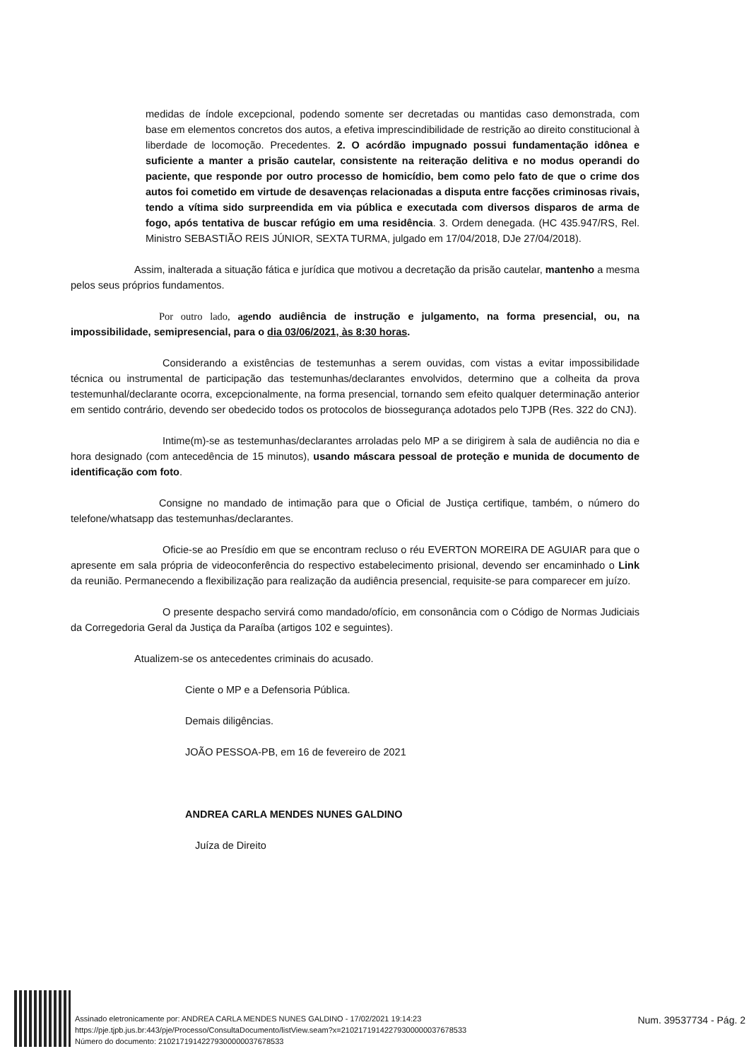medidas de índole excepcional, podendo somente ser decretadas ou mantidas caso demonstrada, com base em elementos concretos dos autos, a efetiva imprescindibilidade de restrição ao direito constitucional à liberdade de locomoção. Precedentes. 2. O acórdão impugnado possui fundamentação idônea e suficiente a manter a prisão cautelar, consistente na reiteração delitiva e no modus operandi do paciente, que responde por outro processo de homicídio, bem como pelo fato de que o crime dos autos foi cometido em virtude de desavenças relacionadas a disputa entre facções criminosas rivais, tendo a vítima sido surpreendida em via pública e executada com diversos disparos de arma de fogo, após tentativa de buscar refúgio em uma residência. 3. Ordem denegada. (HC 435.947/RS, Rel. Ministro SEBASTIÃO REIS JÚNIOR, SEXTA TURMA, julgado em 17/04/2018, DJe 27/04/2018).
Assim, inalterada a situação fática e jurídica que motivou a decretação da prisão cautelar, mantenho a mesma pelos seus próprios fundamentos.
Por outro lado, age ndo audiência de instrução e julgamento, na forma presencial, ou, na impossibilidade, semipresencial, para o dia 03/06/2021, às 8:30 horas.
Considerando a existências de testemunhas a serem ouvidas, com vistas a evitar impossibilidade técnica ou instrumental de participação das testemunhas/declarantes envolvidos, determino que a colheita da prova testemunhal/declarante ocorra, excepcionalmente, na forma presencial, tornando sem efeito qualquer determinação anterior em sentido contrário, devendo ser obedecido todos os protocolos de biossegurança adotados pelo TJPB (Res. 322 do CNJ).
Intime(m)-se as testemunhas/declarantes arroladas pelo MP a se dirigirem à sala de audiência no dia e hora designado (com antecedência de 15 minutos), usando máscara pessoal de proteção e munida de documento de identificação com foto.
Consigne no mandado de intimação para que o Oficial de Justiça certifique, também, o número do telefone/whatsapp das testemunhas/declarantes.
Oficie-se ao Presídio em que se encontram recluso o réu EVERTON MOREIRA DE AGUIAR para que o apresente em sala própria de videoconferência do respectivo estabelecimento prisional, devendo ser encaminhado o Link da reunião. Permanecendo a flexibilização para realização da audiência presencial, requisite-se para comparecer em juízo.
O presente despacho servirá como mandado/ofício, em consonância com o Código de Normas Judiciais da Corregedoria Geral da Justiça da Paraíba (artigos 102 e seguintes).
Atualizem-se os antecedentes criminais do acusado.
Ciente o MP e a Defensoria Pública.
Demais diligências.
JOÃO PESSOA-PB, em 16 de fevereiro de 2021
ANDREA CARLA MENDES NUNES GALDINO
Juíza de Direito
Assinado eletronicamente por: ANDREA CARLA MENDES NUNES GALDINO - 17/02/2021 19:14:23
https://pje.tjpb.jus.br:443/pje/Processo/ConsultaDocumento/listView.seam?x=21021719142279300000037678533
Número do documento: 21021719142279300000037678533
Num. 39537734 - Pág. 2